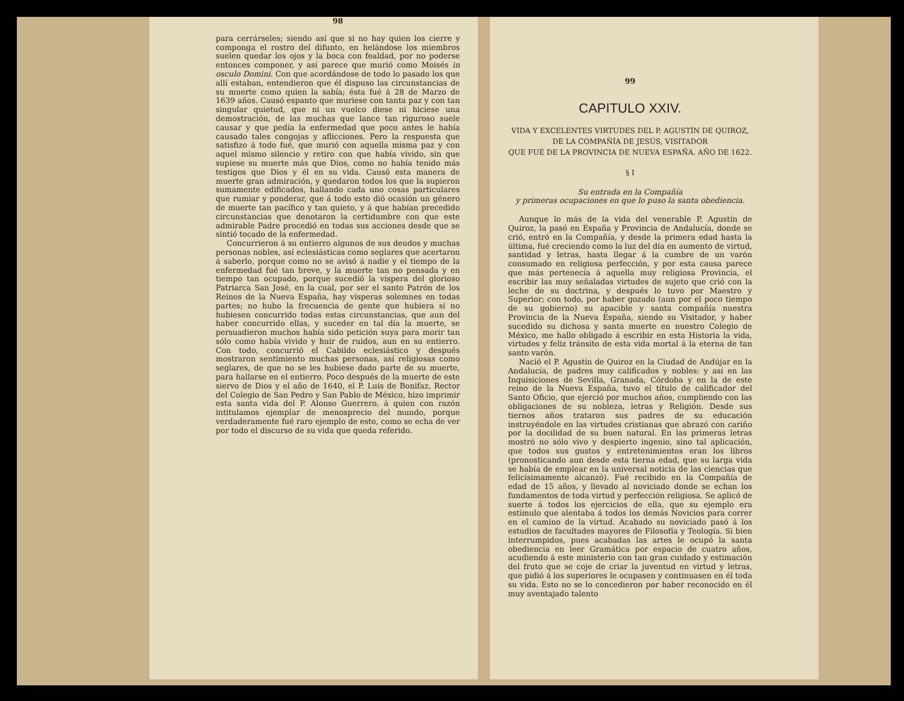98
para cerrárseles; siendo así que si no hay quien los cierre y componga el rostro del difunto, en helándose los miembros suelen quedar los ojos y la boca con fealdad, por no poderse entonces componer, y así parece que murió como Moisés in osculo Domini. Con que acordándose de todo lo pasado los que allí estaban, entendieron que él dispuso las circunstancias de su muerte como quien la sabía; ésta fué á 28 de Marzo de 1639 años. Causó espanto que muriese con tanta paz y con tan singular quietud, que ni un vuelco diese ni hiciese una demostración, de las muchas que lance tan riguroso suele causar y que pedía la enfermedad que poco antes le había causado tales congojas y aflicciones. Pero la respuesta que satisfizo á todo fué, que murió con aquella misma paz y con aquel mismo silencio y retiro con que había vivido, sin que supiese su muerte más que Dios, como no había tenido más testigos que Dios y él en su vida. Causó esta manera de muerte gran admiración, y quedaron todos los que la supieron sumamente edificados, hallando cada uno cosas particulares que rumiar y ponderar, que á todo esto dió ocasión un género de muerte tan pacífico y tan quieto, y á que habían precedido circunstancias que denotaron la certidumbre con que este admirable Padre procedió en todas sus acciones desde que se sintió tocado de la enfermedad.
Concurrieron á su entierro algunos de sus deudos y muchas personas nobles, así eclesiásticas como seglares que acertaron á saberlo, porque como no se avisó á nadie y el tiempo de la enfermedad fué tan breve, y la muerte tan no pensada y en tiempo tan ocupado, porque sucedió la víspera del glorioso Patriarca San José, en la cual, por ser el santo Patrón de los Reinos de la Nueva España, hay vísperas solemnes en todas partes; no hubo la frecuencia de gente que hubiera si no hubiesen concurrido todas estas circunstancias, que aun del haber concurrido ellas, y suceder en tal día la muerte, se persuadieron muchos había sido petición suya para morir tan sólo como había vivido y huir de ruidos, aun en su entierro. Con todo, concurrió el Cabildo eclesiástico y después mostraron sentimiento muchas personas, así religiosas como seglares, de que no se les hubiese dado parte de su muerte, para hallarse en el entierro. Poco después de la muerte de este siervo de Dios y el año de 1640, el P. Luis de Bonifaz, Rector del Colegio de San Pedro y San Pablo de México, hizo imprimir esta santa vida del P. Alonso Guerrero, á quien con razón intitulamos ejemplar de menosprecio del mundo, porque verdaderamente fué raro ejemplo de esto, como se echa de ver por todo el discurso de su vida que queda referido.
99
CAPITULO XXIV.
VIDA Y EXCELENTES VIRTUDES DEL P. AGUSTÍN DE QUIROZ,
DE LA COMPAÑÍA DE JESÚS, VISITADOR
QUE FUÉ DE LA PROVINCIA DE NUEVA ESPAÑA. AÑO DE 1622.
§ I
Su entrada en la Compañía
y primeras ocupaciones en que lo puso la santa obediencia.
Aunque lo más de la vida del venerable P. Agustín de Quiroz, la pasó en España y Provincia de Andalucía, donde se crió, entró en la Compañía, y desde la primera edad hasta la última, fué creciendo como la luz del día en aumento de virtud, santidad y letras, hasta llegar á la cumbre de un varón consumado en religiosa perfección, y por esta causa parece que más pertenecía á aquella muy religiosa Provincia, el escribir las muy señaladas virtudes de sujeto que crió con la leche de su doctrina, y después lo tuvo por Maestro y Superior; con todo, por haber gozado (aun por el poco tiempo de su gobierno) su apacible y santa compañía nuestra Provincia de la Nueva España, siendo su Visitador, y haber sucedido su dichosa y santa muerte en nuestro Colegio de México, me hallo obligado á escribir en esta Historia la vida, virtudes y feliz tránsito de esta vida mortal á la eterna de tan santo varón.
Nació el P. Agustín de Quiroz en la Ciudad de Andújar en la Andalucía, de padres muy calificados y nobles: y así en las Inquisiciones de Sevilla, Granada, Córdoba y en la de este reino de la Nueva España, tuvo el título de calificador del Santo Oficio, que ejerció por muchos años, cumpliendo con las obligaciones de su nobleza, letras y Religión. Desde sus tiernos años trataron sus padres de su educación instruyéndole en las virtudes cristianas que abrazó con cariño por la docilidad de su buen natural. En las primeras letras mostró no sólo vivo y despierto ingenio, sino tal aplicación, que todos sus gustos y entretenimientos eran los libros (pronosticando aun desde esta tierna edad, que su larga vida se había de emplear en la universal noticia de las ciencias que felicísimamente alcanzó). Fué recibido en la Compañía de edad de 15 años, y llevado al noviciado donde se echan los fundamentos de toda virtud y perfección religiosa. Se aplicó de suerte á todos los ejercicios de ella, que su ejemplo era estímulo que alentaba á todos los demás Novicios para correr en el camino de la virtud. Acabado su noviciado pasó á los estudios de facultades mayores de Filosofía y Teología. Si bien interrumpidos, pues acabadas las artes le ocupó la santa obediencia en leer Gramática por espacio de cuatro años, acudiendo á este ministerio con tan gran cuidado y estimación del fruto que se coje de criar la juventud en virtud y letras, que pidió á los superiores le ocupasen y continuasen en él toda su vida. Esto no se lo concedieron por haber reconocido en él muy aventajado talento